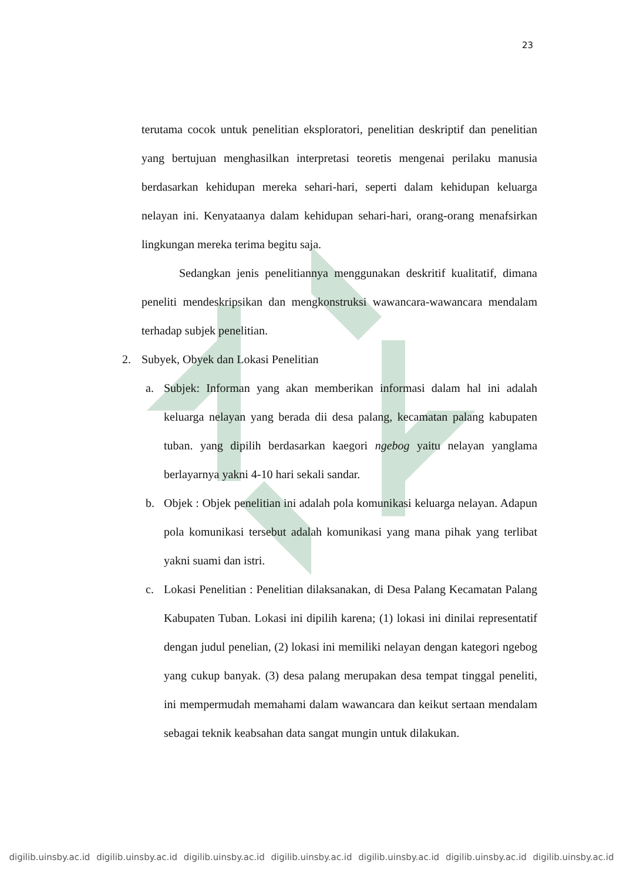23
terutama cocok untuk penelitian eksploratori, penelitian deskriptif dan penelitian yang bertujuan menghasilkan interpretasi teoretis mengenai perilaku manusia berdasarkan kehidupan mereka sehari-hari, seperti dalam kehidupan keluarga nelayan ini. Kenyataanya dalam kehidupan sehari-hari, orang-orang menafsirkan lingkungan mereka terima begitu saja.
Sedangkan jenis penelitiannya menggunakan deskritif kualitatif, dimana peneliti mendeskripsikan dan mengkonstruksi wawancara-wawancara mendalam terhadap subjek penelitian.
2. Subyek, Obyek dan Lokasi Penelitian
a. Subjek: Informan yang akan memberikan informasi dalam hal ini adalah keluarga nelayan yang berada dii desa palang, kecamatan palang kabupaten tuban. yang dipilih berdasarkan kaegori ngebog yaitu nelayan yanglama berlayarnya yakni 4-10 hari sekali sandar.
b. Objek : Objek penelitian ini adalah pola komunikasi keluarga nelayan. Adapun pola komunikasi tersebut adalah komunikasi yang mana pihak yang terlibat yakni suami dan istri.
c. Lokasi Penelitian : Penelitian dilaksanakan, di Desa Palang Kecamatan Palang Kabupaten Tuban. Lokasi ini dipilih karena; (1) lokasi ini dinilai representatif dengan judul penelian, (2) lokasi ini memiliki nelayan dengan kategori ngebog yang cukup banyak. (3) desa palang merupakan desa tempat tinggal peneliti, ini mempermudah memahami dalam wawancara dan keikut sertaan mendalam sebagai teknik keabsahan data sangat mungin untuk dilakukan.
digilib.uinsby.ac.id digilib.uinsby.ac.id digilib.uinsby.ac.id digilib.uinsby.ac.id digilib.uinsby.ac.id digilib.uinsby.ac.id digilib.uinsby.ac.id